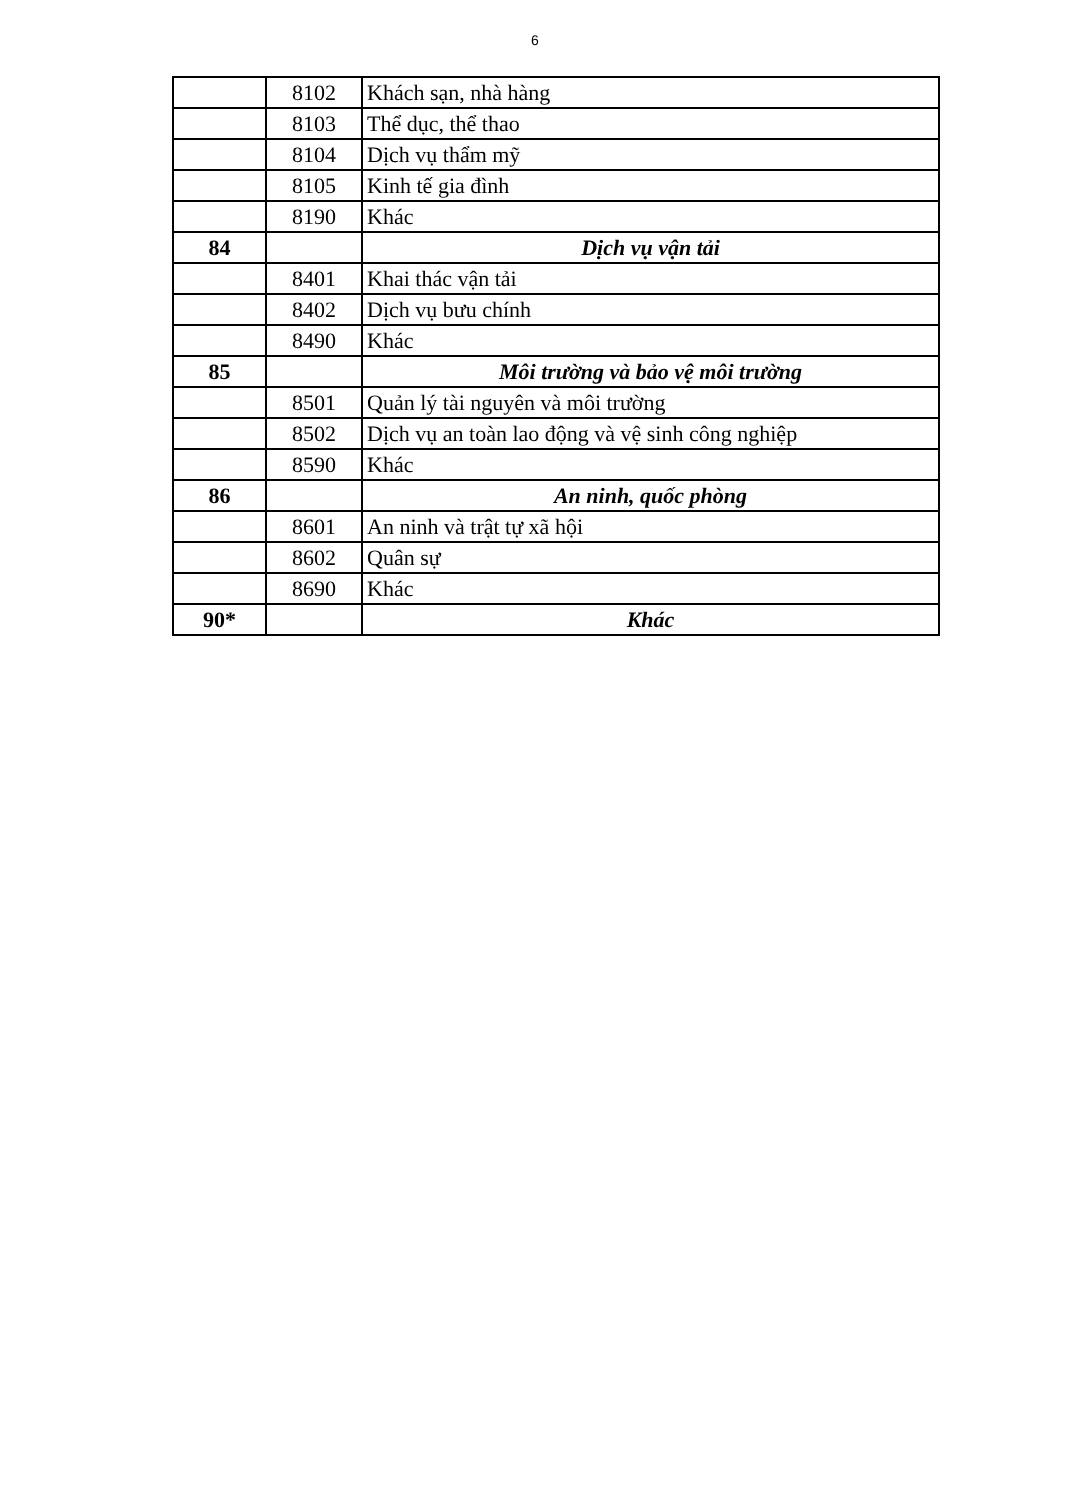6
| | 8102 | Khách sạn, nhà hàng |
| | 8103 | Thể dục, thể thao |
| | 8104 | Dịch vụ thẩm mỹ |
| | 8105 | Kinh tế gia đình |
| | 8190 | Khác |
| 84 | | Dịch vụ vận tải |
| | 8401 | Khai thác vận tải |
| | 8402 | Dịch vụ bưu chính |
| | 8490 | Khác |
| 85 | | Môi trường và bảo vệ môi trường |
| | 8501 | Quản lý tài nguyên và môi trường |
| | 8502 | Dịch vụ an toàn lao động và vệ sinh công nghiệp |
| | 8590 | Khác |
| 86 | | An ninh, quốc phòng |
| | 8601 | An ninh và trật tự xã hội |
| | 8602 | Quân sự |
| | 8690 | Khác |
| 90* | | Khác |